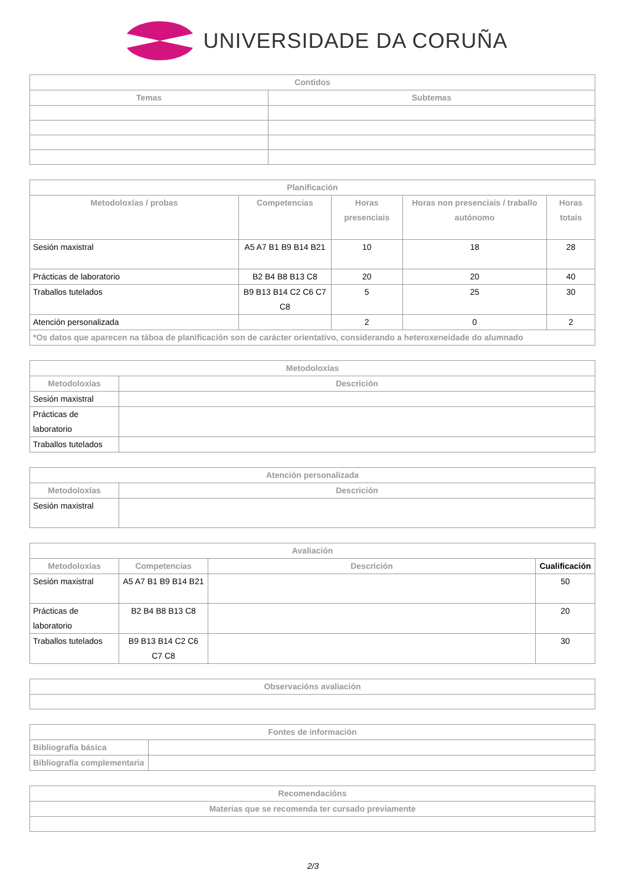UNIVERSIDADE DA CORUÑA
| Contidos | |
| --- | --- |
| Temas | Subtemas |
| Planificación | | | | |
| --- | --- | --- | --- | --- |
| Metodoloxías / probas | Competencias | Horas presenciais | Horas non presenciais / traballo autónomo | Horas totais |
| Sesión maxistral | A5 A7 B1 B9 B14 B21 | 10 | 18 | 28 |
| Prácticas de laboratorio | B2 B4 B8 B13 C8 | 20 | 20 | 40 |
| Traballos tutelados | B9 B13 B14 C2 C6 C7 C8 | 5 | 25 | 30 |
| Atención personalizada | | 2 | 0 | 2 |
| *Os datos que aparecen na táboa de planificación son de carácter orientativo, considerando a heteroxeneidade do alumnado | | | | |
| Metodoloxías | |
| --- | --- |
| Metodoloxías | Descrición |
| Sesión maxistral | |
| Prácticas de laboratorio | |
| Traballos tutelados | |
| Atención personalizada | |
| --- | --- |
| Metodoloxías | Descrición |
| Sesión maxistral | |
| Avaliación | | | |
| --- | --- | --- | --- |
| Metodoloxías | Competencias | Descrición | Cualificación |
| Sesión maxistral | A5 A7 B1 B9 B14 B21 | | 50 |
| Prácticas de laboratorio | B2 B4 B8 B13 C8 | | 20 |
| Traballos tutelados | B9 B13 B14 C2 C6 C7 C8 | | 30 |
| Observacións avaliación |
| --- |
| Fontes de información | |
| --- | --- |
| Bibliografía básica | |
| Bibliografía complementaria | |
| Recomendacións |
| --- |
| Materias que se recomenda ter cursado previamente |
2/3